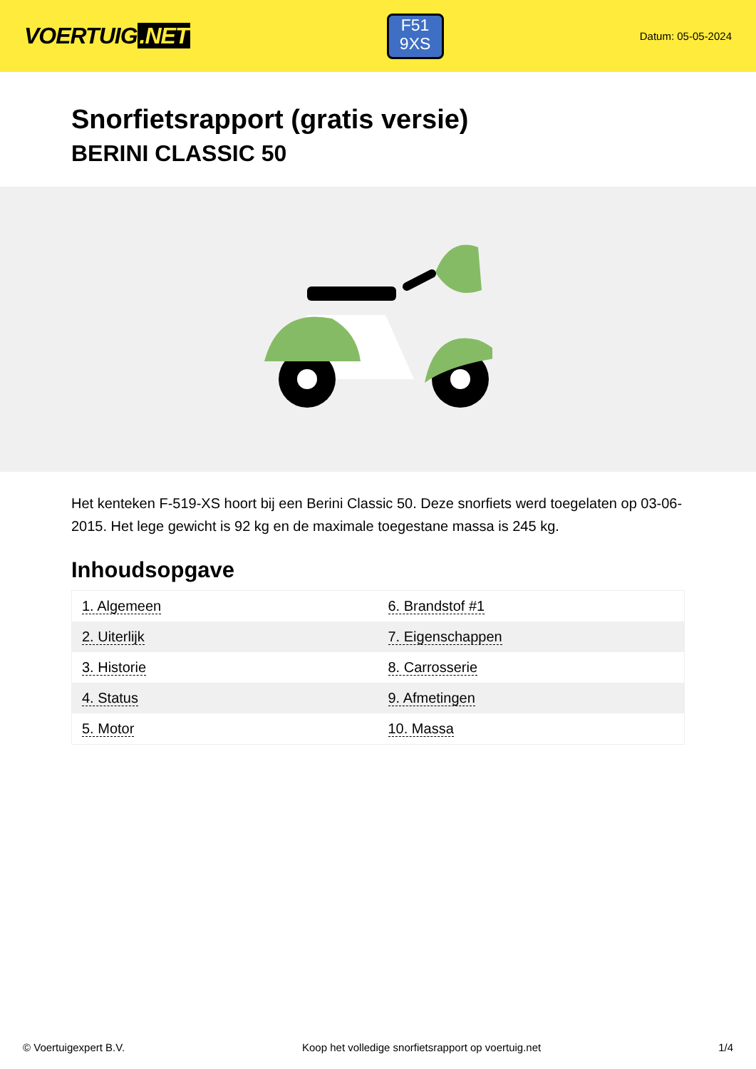VOERTUIG.NET
F51
9XS
Datum: 05-05-2024
Snorfietsrapport (gratis versie)
BERINI CLASSIC 50
Het kenteken F-519-XS hoort bij een Berini Classic 50. Deze snorfiets werd toegelaten op 03-06-2015. Het lege gewicht is 92 kg en de maximale toegestane massa is 245 kg.
Inhoudsopgave
| 1. Algemeen | 6. Brandstof #1 |
| 2. Uiterlijk | 7. Eigenschappen |
| 3. Historie | 8. Carrosserie |
| 4. Status | 9. Afmetingen |
| 5. Motor | 10. Massa |
© Voertuigexpert B.V. Koop het volledige snorfietsrapport op voertuig.net 1/4